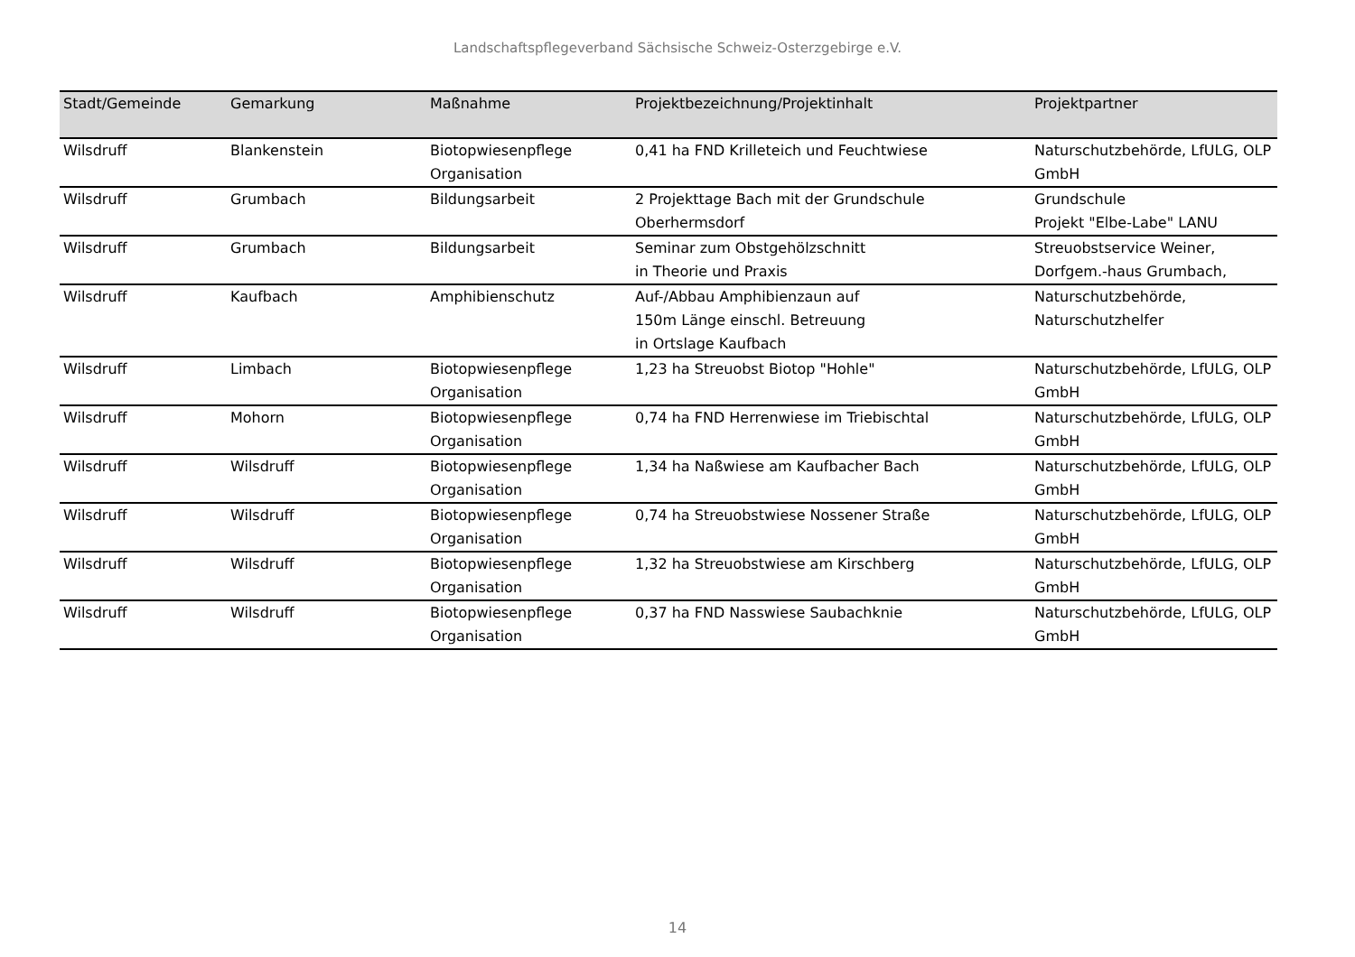Landschaftspflegeverband Sächsische Schweiz-Osterzgebirge e.V.
| Stadt/Gemeinde | Gemarkung | Maßnahme | Projektbezeichnung/Projektinhalt | Projektpartner |
| --- | --- | --- | --- | --- |
| Wilsdruff | Blankenstein | Biotopwiesenpflege Organisation | 0,41 ha FND Krilleteich und Feuchtwiese | Naturschutzbehörde, LfULG, OLP GmbH |
| Wilsdruff | Grumbach | Bildungsarbeit | 2 Projekttage Bach mit der Grundschule Oberhermsdorf | Grundschule Projekt "Elbe-Labe" LANU |
| Wilsdruff | Grumbach | Bildungsarbeit | Seminar zum Obstgehölzschnitt in Theorie und Praxis | Streuobstservice Weiner, Dorfgem.-haus Grumbach, |
| Wilsdruff | Kaufbach | Amphibienschutz | Auf-/Abbau Amphibienzaun auf 150m Länge einschl. Betreuung in Ortslage Kaufbach | Naturschutzbehörde, Naturschutzhelfer |
| Wilsdruff | Limbach | Biotopwiesenpflege Organisation | 1,23 ha Streuobst Biotop "Hohle" | Naturschutzbehörde, LfULG, OLP GmbH |
| Wilsdruff | Mohorn | Biotopwiesenpflege Organisation | 0,74 ha FND Herrenwiese im Triebischtal | Naturschutzbehörde, LfULG, OLP GmbH |
| Wilsdruff | Wilsdruff | Biotopwiesenpflege Organisation | 1,34 ha Naßwiese am Kaufbacher Bach | Naturschutzbehörde, LfULG, OLP GmbH |
| Wilsdruff | Wilsdruff | Biotopwiesenpflege Organisation | 0,74 ha Streuobstwiese Nossener Straße | Naturschutzbehörde, LfULG, OLP GmbH |
| Wilsdruff | Wilsdruff | Biotopwiesenpflege Organisation | 1,32 ha Streuobstwiese am Kirschberg | Naturschutzbehörde, LfULG, OLP GmbH |
| Wilsdruff | Wilsdruff | Biotopwiesenpflege Organisation | 0,37 ha FND Nasswiese Saubachknie | Naturschutzbehörde, LfULG, OLP GmbH |
14